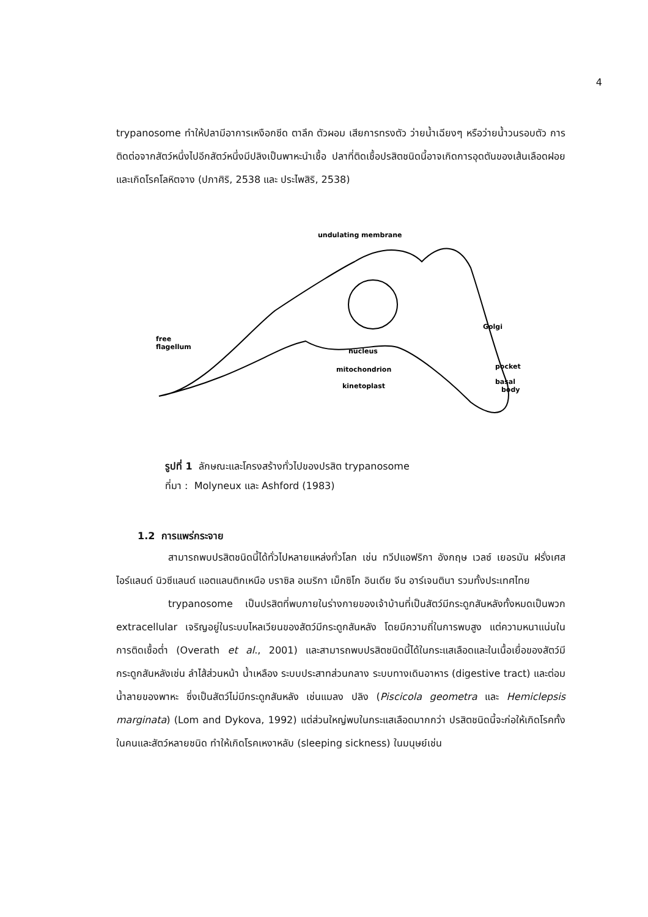4
trypanosome ทำให้ปลามีอาการเหงือกซีด ตาลึก ตัวผอม เสียการทรงตัว ว่ายน้ำเฉียงๆ หรือว่ายน้ำวนรอบตัว การติดต่อจากสัตว์หนึ่งไปอีกสัตว์หนึ่งมีปลิงเป็นพาหะนำเชื้อ ปลาที่ติดเชื้อปรสิตชนิดนี้อาจเกิดการอุดตันของเส้นเลือดฝอย และเกิดโรคโลหิตจาง (ปภาศิริ, 2538 และ ประไพสิริ, 2538)
undulating membrane
free
flagellum
nucleus
mitochondrion
kinetoplast
Golgi
pocket
basal
body
รูปที่ 1 ลักษณะและโครงสร้างทั่วไปของปรสิต trypanosome
ที่มา : Molyneux และ Ashford (1983)
1.2 การแพร่กระจาย
สามารถพบปรสิตชนิดนี้ได้ทั่วไปหลายแหล่งทั่วโลก เช่น ทวีปแอฟริกา อังกฤษ เวลซ์ เยอรมัน ฝรั่งเศส ไอร์แลนด์ นิวซีแลนด์ แอตแลนติกเหนือ บราซิล อเมริกา เม็กซิโก อินเดีย จีน อาร์เจนตินา รวมทั้งประเทศไทย
trypanosome เป็นปรสิตที่พบภายในร่างกายของเจ้าบ้านที่เป็นสัตว์มีกระดูกสันหลังทั้งหมดเป็นพวก extracellular เจริญอยู่ในระบบไหลเวียนของสัตว์มีกระดูกสันหลัง โดยมีความถี่ในการพบสูง แต่ความหนาแน่นในการติดเชื้อต่ำ (Overath et al., 2001) และสามารถพบปรสิตชนิดนี้ได้ในกระแสเลือดและในเนื้อเยื่อของสัตว์มีกระดูกสันหลังเช่น ลำไส้ส่วนหน้า น้ำเหลือง ระบบประสาทส่วนกลาง ระบบทางเดินอาหาร (digestive tract) และต่อมน้ำลายของพาหะ ซึ่งเป็นสัตว์ไม่มีกระดูกสันหลัง เช่นแมลง ปลิง (Piscicola geometra และ Hemiclepsis marginata) (Lom and Dykova, 1992) แต่ส่วนใหญ่พบในกระแสเลือดมากกว่า ปรสิตชนิดนี้จะก่อให้เกิดโรคทั้งในคนและสัตว์หลายชนิด ทำให้เกิดโรคเหงาหลับ (sleeping sickness) ในมนุษย์เช่น